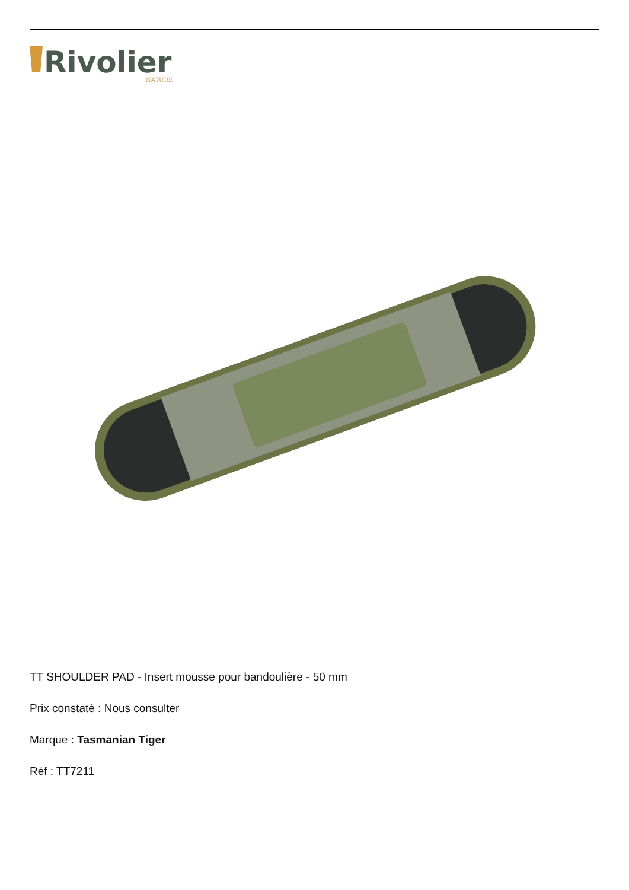Rivolier
NATURE
TT SHOULDER PAD - Insert mousse pour bandoulière - 50 mm
Prix constaté : Nous consulter
Marque : Tasmanian Tiger
Réf : TT7211